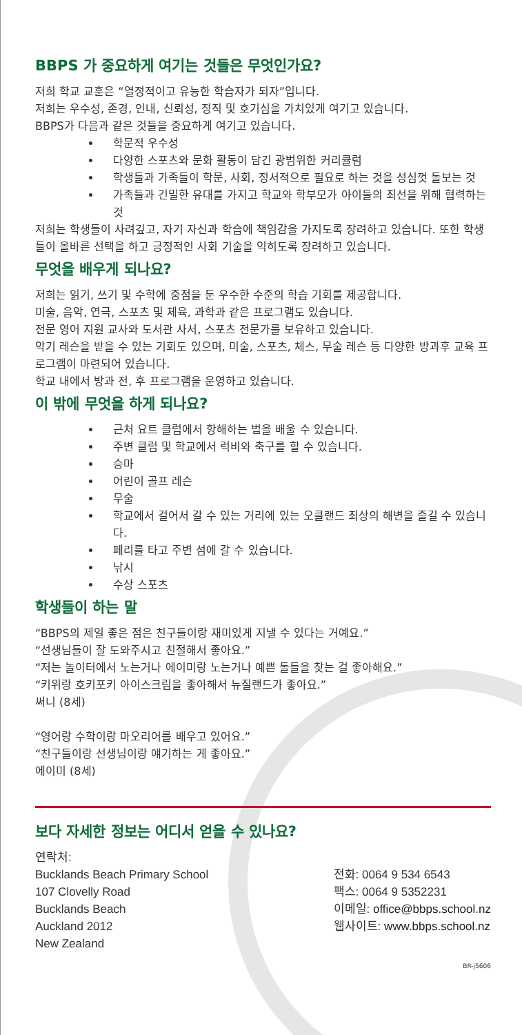BBPS 가 중요하게 여기는 것들은 무엇인가요?
저희 학교 교훈은 “열정적이고 유능한 학습자가 되자”입니다.
저희는 우수성, 존경, 인내, 신뢰성, 정직 및 호기심을 가치있게 여기고 있습니다.
BBPS가 다음과 같은 것들을 중요하게 여기고 있습니다.
학문적 우수성
다양한 스포츠와 문화 활동이 담긴 광범위한 커리큘럼
학생들과 가족들이 학문, 사회, 정서적으로 필요로 하는 것을 성심껏 돌보는 것
가족들과 긴밀한 유대를 가지고 학교와 학부모가 아이들의 최선을 위해 협력하는 것
저희는 학생들이 사려깊고, 자기 자신과 학습에 책임감을 가지도록 장려하고 있습니다. 또한 학생들이 올바른 선택을 하고 긍정적인 사회 기술을 익히도록 장려하고 있습니다.
무엇을 배우게 되나요?
저희는 읽기, 쓰기 및 수학에 중점을 둔 우수한 수준의 학습 기회를 제공합니다.
미술, 음악, 연극, 스포츠 및 체육, 과학과 같은 프로그램도 있습니다.
전문 영어 지원 교사와 도서관 사서, 스포츠 전문가를 보유하고 있습니다.
악기 레슨을 받을 수 있는 기회도 있으며, 미술, 스포츠, 체스, 무술 레슨 등 다양한 방과후 교육 프로그램이 마련되어 있습니다.
학교 내에서 방과 전, 후 프로그램을 운영하고 있습니다.
이 밖에 무엇을 하게 되나요?
근처 요트 클럽에서 항해하는 법을 배울 수 있습니다.
주변 클럽 및 학교에서 럭비와 축구를 할 수 있습니다.
승마
어린이 골프 레슨
무술
학교에서 걸어서 갈 수 있는 거리에 있는 오클랜드 최상의 해변을 즐길 수 있습니다.
페리를 타고 주변 섬에 갈 수 있습니다.
낚시
수상 스포츠
학생들이 하는 말
“BBPS의 제일 좋은 점은 친구들이랑 재미있게 지낼 수 있다는 거예요.”
“선생님들이 잘 도와주시고 친절해서 좋아요.”
“저는 놀이터에서 노는거나 에이미랑 노는거나 예쁜 돌들을 찾는 걸 좋아해요.”
“키위랑 호키포키 아이스크림을 좋아해서 뉴질랜드가 좋아요.”
써니 (8세)
“영어랑 수학이랑 마오리어를 배우고 있어요.”
“친구들이랑 선생님이랑 얘기하는 게 좋아요.”
에이미 (8세)
보다 자세한 정보는 어디서 얻을 수 있나요?
연락처:
Bucklands Beach Primary School
107 Clovelly Road
Bucklands Beach
Auckland 2012
New Zealand
전화: 0064 9 534 6543
팩스: 0064 9 5352231
이메일: office@bbps.school.nz
웹사이트: www.bbps.school.nz
BR-j5606